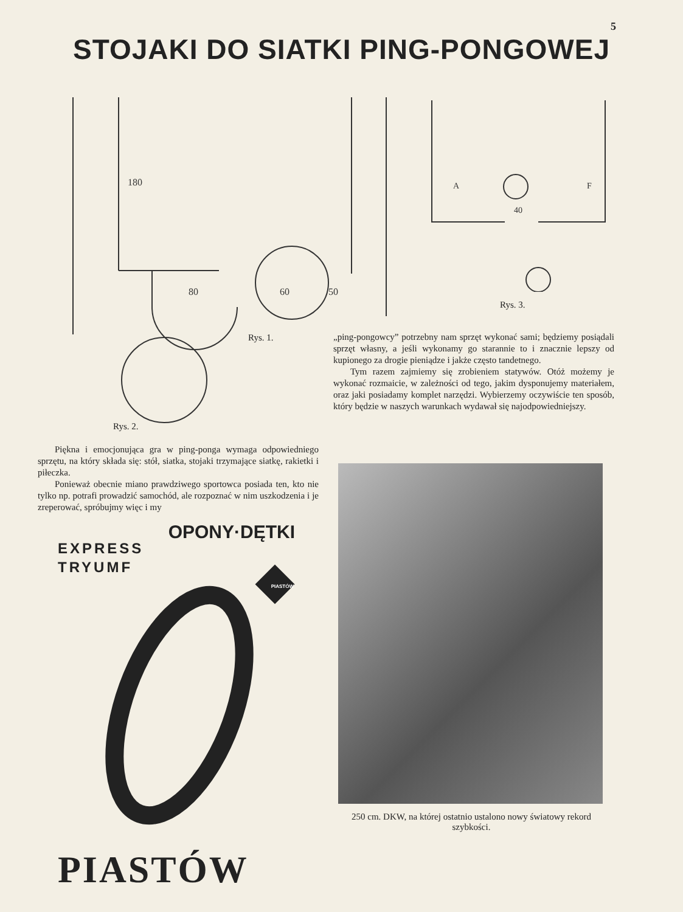5
STOJAKI DO SIATKI PING-PONGOWEJ
180
80
60
50
40
A
F
Rys. 3.
Rys. 1.
Rys. 2.
„ping-pongowcy” potrzebny nam sprzęt wykonać sami; będziemy posiądali sprzęt własny, a jeśli wykonamy go starannie to i znacznie lepszy od kupionego za drogie pieniądze i jakże często tandetnego.
Tym razem zajmiemy się zrobieniem statywów. Otóż możemy je wykonać rozmaicie, w zależności od tego, jakim dysponujemy materiałem, oraz jaki posiadamy komplet narzędzi. Wybierzemy oczywiście ten sposób, który będzie w naszych warunkach wydawał się najodpowiedniejszy.
Piękna i emocjonująca gra w ping-ponga wymaga odpowiedniego sprzętu, na który składa się: stół, siatka, stojaki trzymające siatkę, rakietki i piłeczka.
Ponieważ obecnie miano prawdziwego sportowca posiada ten, kto nie tylko np. potrafi prowadzić samochód, ale rozpoznać w nim uszkodzenia i je zreperować, spróbujmy więc i my
OPONY·DĘTKI
EXPRESS
TRYUMF
PIASTÓW
PIASTÓW
250 cm. DKW, na której ostatnio ustalono nowy światowy rekord szybkości.